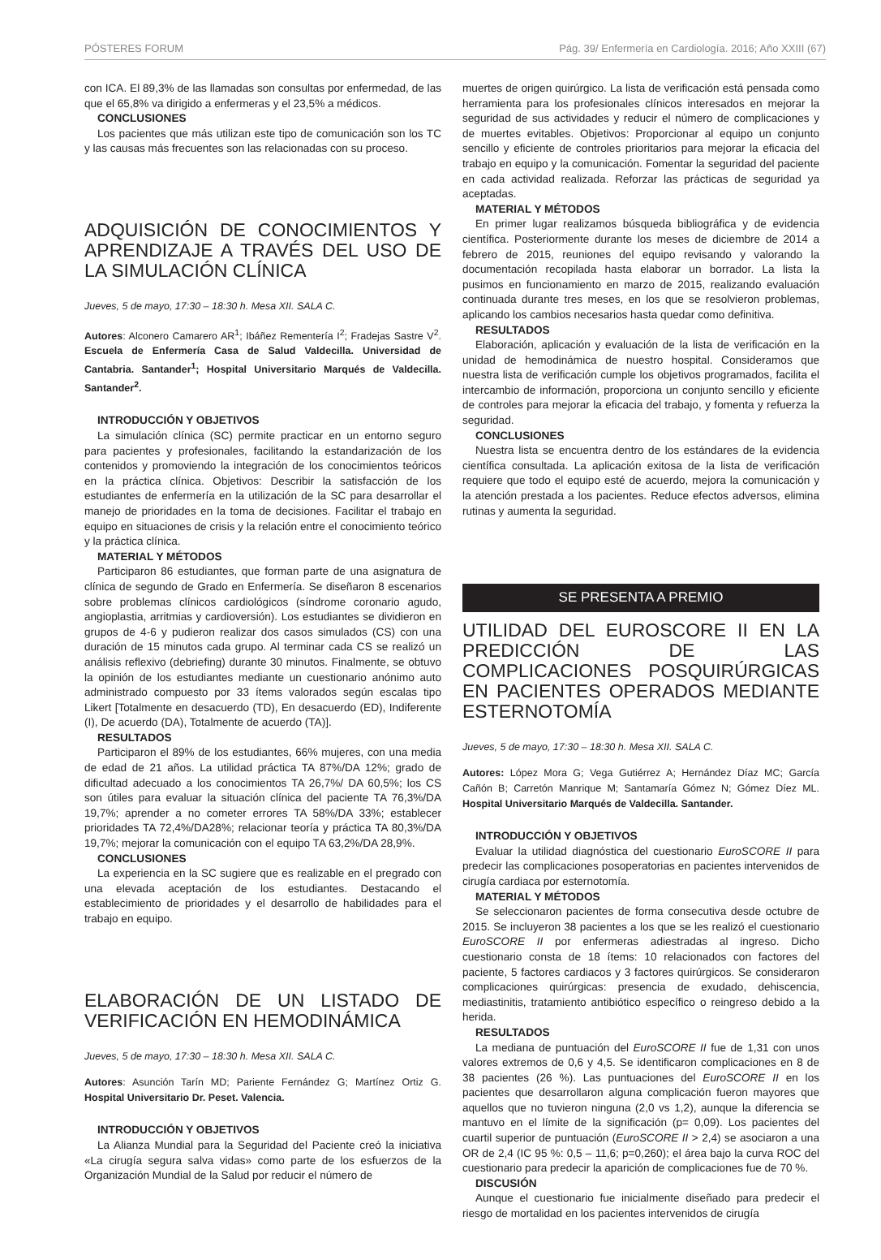PÓSTERES FORUM Pág. 39/ Enfermería en Cardiología. 2016; Año XXIII (67)
con ICA. El 89,3% de las llamadas son consultas por enfermedad, de las que el 65,8% va dirigido a enfermeras y el 23,5% a médicos.
CONCLUSIONES
Los pacientes que más utilizan este tipo de comunicación son los TC y las causas más frecuentes son las relacionadas con su proceso.
ADQUISICIÓN DE CONOCIMIENTOS Y APRENDIZAJE A TRAVÉS DEL USO DE LA SIMULACIÓN CLÍNICA
Jueves, 5 de mayo, 17:30 – 18:30 h. Mesa XII. SALA C.
Autores: Alconero Camarero AR<sup>1</sup>; Ibáñez Rementería I<sup>2</sup>; Fradejas Sastre V<sup>2</sup>. Escuela de Enfermería Casa de Salud Valdecilla. Universidad de Cantabria. Santander<sup>1</sup>; Hospital Universitario Marqués de Valdecilla. Santander<sup>2</sup>.
INTRODUCCIÓN Y OBJETIVOS
La simulación clínica (SC) permite practicar en un entorno seguro para pacientes y profesionales, facilitando la estandarización de los contenidos y promoviendo la integración de los conocimientos teóricos en la práctica clínica. Objetivos: Describir la satisfacción de los estudiantes de enfermería en la utilización de la SC para desarrollar el manejo de prioridades en la toma de decisiones. Facilitar el trabajo en equipo en situaciones de crisis y la relación entre el conocimiento teórico y la práctica clínica.
MATERIAL Y MÉTODOS
Participaron 86 estudiantes, que forman parte de una asignatura de clínica de segundo de Grado en Enfermería. Se diseñaron 8 escenarios sobre problemas clínicos cardiológicos (síndrome coronario agudo, angioplastia, arritmias y cardioversión). Los estudiantes se dividieron en grupos de 4-6 y pudieron realizar dos casos simulados (CS) con una duración de 15 minutos cada grupo. Al terminar cada CS se realizó un análisis reflexivo (debriefing) durante 30 minutos. Finalmente, se obtuvo la opinión de los estudiantes mediante un cuestionario anónimo auto administrado compuesto por 33 ítems valorados según escalas tipo Likert [Totalmente en desacuerdo (TD), En desacuerdo (ED), Indiferente (I), De acuerdo (DA), Totalmente de acuerdo (TA)].
RESULTADOS
Participaron el 89% de los estudiantes, 66% mujeres, con una media de edad de 21 años. La utilidad práctica TA 87%/DA 12%; grado de dificultad adecuado a los conocimientos TA 26,7%/ DA 60,5%; los CS son útiles para evaluar la situación clínica del paciente TA 76,3%/DA 19,7%; aprender a no cometer errores TA 58%/DA 33%; establecer prioridades TA 72,4%/DA28%; relacionar teoría y práctica TA 80,3%/DA 19,7%; mejorar la comunicación con el equipo TA 63,2%/DA 28,9%.
CONCLUSIONES
La experiencia en la SC sugiere que es realizable en el pregrado con una elevada aceptación de los estudiantes. Destacando el establecimiento de prioridades y el desarrollo de habilidades para el trabajo en equipo.
ELABORACIÓN DE UN LISTADO DE VERIFICACIÓN EN HEMODINÁMICA
Jueves, 5 de mayo, 17:30 – 18:30 h. Mesa XII. SALA C.
Autores: Asunción Tarín MD; Pariente Fernández G; Martínez Ortiz G. Hospital Universitario Dr. Peset. Valencia.
INTRODUCCIÓN Y OBJETIVOS
La Alianza Mundial para la Seguridad del Paciente creó la iniciativa «La cirugía segura salva vidas» como parte de los esfuerzos de la Organización Mundial de la Salud por reducir el número de
muertes de origen quirúrgico. La lista de verificación está pensada como herramienta para los profesionales clínicos interesados en mejorar la seguridad de sus actividades y reducir el número de complicaciones y de muertes evitables. Objetivos: Proporcionar al equipo un conjunto sencillo y eficiente de controles prioritarios para mejorar la eficacia del trabajo en equipo y la comunicación. Fomentar la seguridad del paciente en cada actividad realizada. Reforzar las prácticas de seguridad ya aceptadas.
MATERIAL Y MÉTODOS
En primer lugar realizamos búsqueda bibliográfica y de evidencia científica. Posteriormente durante los meses de diciembre de 2014 a febrero de 2015, reuniones del equipo revisando y valorando la documentación recopilada hasta elaborar un borrador. La lista la pusimos en funcionamiento en marzo de 2015, realizando evaluación continuada durante tres meses, en los que se resolvieron problemas, aplicando los cambios necesarios hasta quedar como definitiva.
RESULTADOS
Elaboración, aplicación y evaluación de la lista de verificación en la unidad de hemodinámica de nuestro hospital. Consideramos que nuestra lista de verificación cumple los objetivos programados, facilita el intercambio de información, proporciona un conjunto sencillo y eficiente de controles para mejorar la eficacia del trabajo, y fomenta y refuerza la seguridad.
CONCLUSIONES
Nuestra lista se encuentra dentro de los estándares de la evidencia científica consultada. La aplicación exitosa de la lista de verificación requiere que todo el equipo esté de acuerdo, mejora la comunicación y la atención prestada a los pacientes. Reduce efectos adversos, elimina rutinas y aumenta la seguridad.
SE PRESENTA A PREMIO
UTILIDAD DEL EUROSCORE II EN LA PREDICCIÓN DE LAS COMPLICACIONES POSQUIRÚRGICAS EN PACIENTES OPERADOS MEDIANTE ESTERNOTOMÍA
Jueves, 5 de mayo, 17:30 – 18:30 h. Mesa XII. SALA C.
Autores: López Mora G; Vega Gutiérrez A; Hernández Díaz MC; García Cañón B; Carretón Manrique M; Santamaría Gómez N; Gómez Díez ML. Hospital Universitario Marqués de Valdecilla. Santander.
INTRODUCCIÓN Y OBJETIVOS
Evaluar la utilidad diagnóstica del cuestionario EuroSCORE II para predecir las complicaciones posoperatorias en pacientes intervenidos de cirugía cardiaca por esternotomía.
MATERIAL Y MÉTODOS
Se seleccionaron pacientes de forma consecutiva desde octubre de 2015. Se incluyeron 38 pacientes a los que se les realizó el cuestionario EuroSCORE II por enfermeras adiestradas al ingreso. Dicho cuestionario consta de 18 ítems: 10 relacionados con factores del paciente, 5 factores cardiacos y 3 factores quirúrgicos. Se consideraron complicaciones quirúrgicas: presencia de exudado, dehiscencia, mediastinitis, tratamiento antibiótico específico o reingreso debido a la herida.
RESULTADOS
La mediana de puntuación del EuroSCORE II fue de 1,31 con unos valores extremos de 0,6 y 4,5. Se identificaron complicaciones en 8 de 38 pacientes (26 %). Las puntuaciones del EuroSCORE II en los pacientes que desarrollaron alguna complicación fueron mayores que aquellos que no tuvieron ninguna (2,0 vs 1,2), aunque la diferencia se mantuvo en el límite de la significación (p= 0,09). Los pacientes del cuartil superior de puntuación (EuroSCORE II > 2,4) se asociaron a una OR de 2,4 (IC 95 %: 0,5 – 11,6; p=0,260); el área bajo la curva ROC del cuestionario para predecir la aparición de complicaciones fue de 70 %.
DISCUSIÓN
Aunque el cuestionario fue inicialmente diseñado para predecir el riesgo de mortalidad en los pacientes intervenidos de cirugía